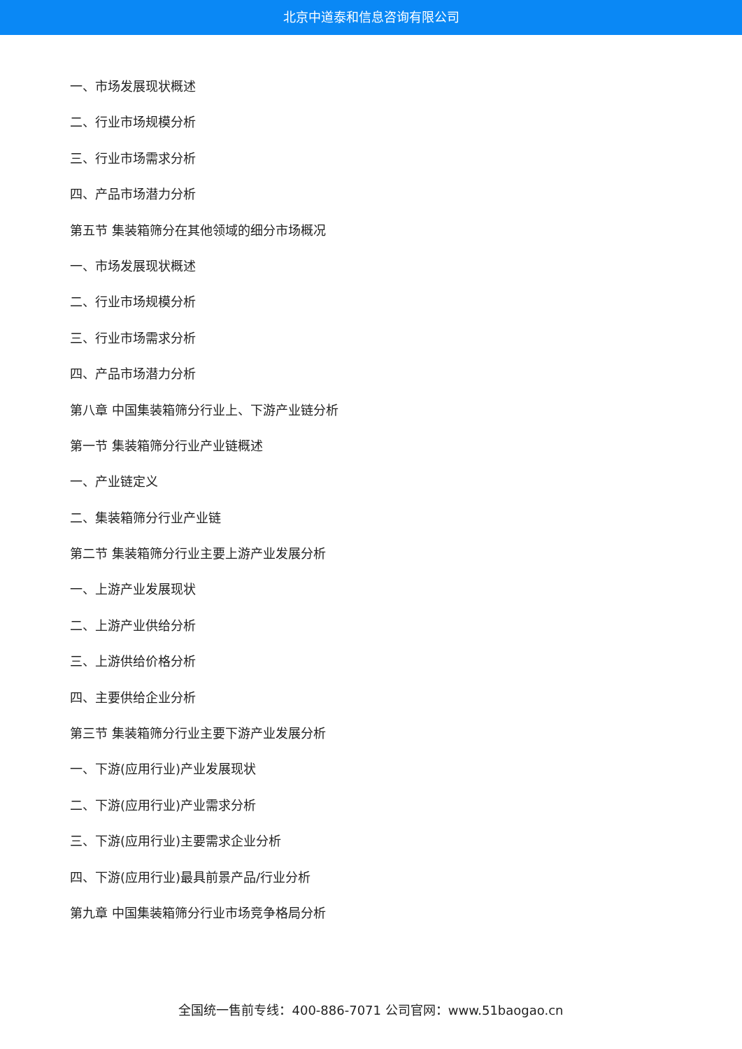北京中道泰和信息咨询有限公司
一、市场发展现状概述
二、行业市场规模分析
三、行业市场需求分析
四、产品市场潜力分析
第五节 集装箱筛分在其他领域的细分市场概况
一、市场发展现状概述
二、行业市场规模分析
三、行业市场需求分析
四、产品市场潜力分析
第八章 中国集装箱筛分行业上、下游产业链分析
第一节 集装箱筛分行业产业链概述
一、产业链定义
二、集装箱筛分行业产业链
第二节 集装箱筛分行业主要上游产业发展分析
一、上游产业发展现状
二、上游产业供给分析
三、上游供给价格分析
四、主要供给企业分析
第三节 集装箱筛分行业主要下游产业发展分析
一、下游(应用行业)产业发展现状
二、下游(应用行业)产业需求分析
三、下游(应用行业)主要需求企业分析
四、下游(应用行业)最具前景产品/行业分析
第九章 中国集装箱筛分行业市场竞争格局分析
全国统一售前专线：400-886-7071 公司官网：www.51baogao.cn